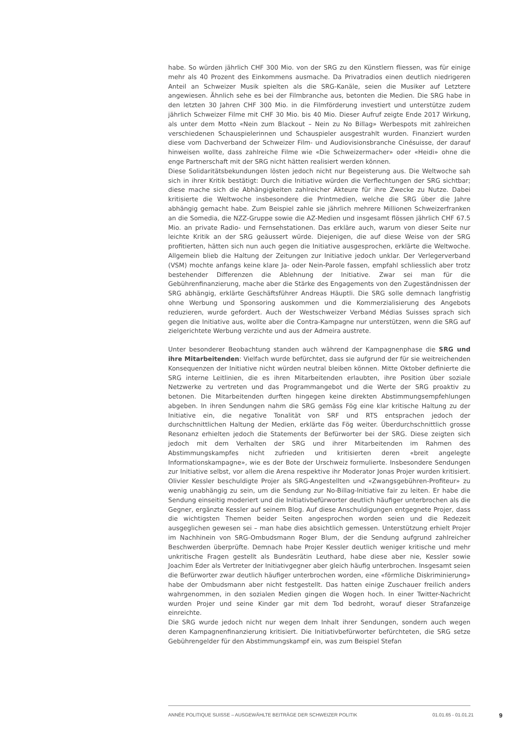habe. So würden jährlich CHF 300 Mio. von der SRG zu den Künstlern fliessen, was für einige mehr als 40 Prozent des Einkommens ausmache. Da Privatradios einen deutlich niedrigeren Anteil an Schweizer Musik spielten als die SRG-Kanäle, seien die Musiker auf Letztere angewiesen. Ähnlich sehe es bei der Filmbranche aus, betonten die Medien. Die SRG habe in den letzten 30 Jahren CHF 300 Mio. in die Filmförderung investiert und unterstütze zudem jährlich Schweizer Filme mit CHF 30 Mio. bis 40 Mio. Dieser Aufruf zeigte Ende 2017 Wirkung, als unter dem Motto «Nein zum Blackout – Nein zu No Billag» Werbespots mit zahlreichen verschiedenen Schauspielerinnen und Schauspieler ausgestrahlt wurden. Finanziert wurden diese vom Dachverband der Schweizer Film- und Audiovisionsbranche Cinésuisse, der darauf hinweisen wollte, dass zahlreiche Filme wie «Die Schweizermacher» oder «Heidi» ohne die enge Partnerschaft mit der SRG nicht hätten realisiert werden können.
Diese Solidaritätsbekundungen lösten jedoch nicht nur Begeisterung aus. Die Weltwoche sah sich in ihrer Kritik bestätigt: Durch die Initiative würden die Verflechtungen der SRG sichtbar; diese mache sich die Abhängigkeiten zahlreicher Akteure für ihre Zwecke zu Nutze. Dabei kritisierte die Weltwoche insbesondere die Printmedien, welche die SRG über die Jahre abhängig gemacht habe. Zum Beispiel zahle sie jährlich mehrere Millionen Schweizerfranken an die Somedia, die NZZ-Gruppe sowie die AZ-Medien und insgesamt flössen jährlich CHF 67.5 Mio. an private Radio- und Fernsehstationen. Das erkläre auch, warum von dieser Seite nur leichte Kritik an der SRG geäussert würde. Diejenigen, die auf diese Weise von der SRG profitierten, hätten sich nun auch gegen die Initiative ausgesprochen, erklärte die Weltwoche. Allgemein blieb die Haltung der Zeitungen zur Initiative jedoch unklar. Der Verlegerverband (VSM) mochte anfangs keine klare Ja- oder Nein-Parole fassen, empfahl schliesslich aber trotz bestehender Differenzen die Ablehnung der Initiative. Zwar sei man für die Gebührenfinanzierung, mache aber die Stärke des Engagements von den Zugeständnissen der SRG abhängig, erklärte Geschäftsführer Andreas Häuptli. Die SRG solle demnach langfristig ohne Werbung und Sponsoring auskommen und die Kommerzialisierung des Angebots reduzieren, wurde gefordert. Auch der Westschweizer Verband Médias Suisses sprach sich gegen die Initiative aus, wollte aber die Contra-Kampagne nur unterstützen, wenn die SRG auf zielgerichtete Werbung verzichte und aus der Admeira austrete.
Unter besonderer Beobachtung standen auch während der Kampagnenphase die SRG und ihre Mitarbeitenden: Vielfach wurde befürchtet, dass sie aufgrund der für sie weitreichenden Konsequenzen der Initiative nicht würden neutral bleiben können. Mitte Oktober definierte die SRG interne Leitlinien, die es ihren Mitarbeitenden erlaubten, ihre Position über soziale Netzwerke zu vertreten und das Programmangebot und die Werte der SRG proaktiv zu betonen. Die Mitarbeitenden durften hingegen keine direkten Abstimmungsempfehlungen abgeben. In ihren Sendungen nahm die SRG gemäss Fög eine klar kritische Haltung zu der Initiative ein, die negative Tonalität von SRF und RTS entsprachen jedoch der durchschnittlichen Haltung der Medien, erklärte das Fög weiter. Überdurchschnittlich grosse Resonanz erhielten jedoch die Statements der Befürworter bei der SRG. Diese zeigten sich jedoch mit dem Verhalten der SRG und ihrer Mitarbeitenden im Rahmen des Abstimmungskampfes nicht zufrieden und kritisierten deren «breit angelegte Informationskampagne», wie es der Bote der Urschweiz formulierte. Insbesondere Sendungen zur Initiative selbst, vor allem die Arena respektive ihr Moderator Jonas Projer wurden kritisiert. Olivier Kessler beschuldigte Projer als SRG-Angestellten und «Zwangsgebühren-Profiteur» zu wenig unabhängig zu sein, um die Sendung zur No-Billag-Initiative fair zu leiten. Er habe die Sendung einseitig moderiert und die Initiativbefürworter deutlich häufiger unterbrochen als die Gegner, ergänzte Kessler auf seinem Blog. Auf diese Anschuldigungen entgegnete Projer, dass die wichtigsten Themen beider Seiten angesprochen worden seien und die Redezeit ausgeglichen gewesen sei – man habe dies absichtlich gemessen. Unterstützung erhielt Projer im Nachhinein von SRG-Ombudsmann Roger Blum, der die Sendung aufgrund zahlreicher Beschwerden überprüfte. Demnach habe Projer Kessler deutlich weniger kritische und mehr unkritische Fragen gestellt als Bundesrätin Leuthard, habe diese aber nie, Kessler sowie Joachim Eder als Vertreter der Initiativgegner aber gleich häufig unterbrochen. Insgesamt seien die Befürworter zwar deutlich häufiger unterbrochen worden, eine «förmliche Diskriminierung» habe der Ombudsmann aber nicht festgestellt. Das hatten einige Zuschauer freilich anders wahrgenommen, in den sozialen Medien gingen die Wogen hoch. In einer Twitter-Nachricht wurden Projer und seine Kinder gar mit dem Tod bedroht, worauf dieser Strafanzeige einreichte.
Die SRG wurde jedoch nicht nur wegen dem Inhalt ihrer Sendungen, sondern auch wegen deren Kampagnenfinanzierung kritisiert. Die Initiativbefürworter befürchteten, die SRG setze Gebührengelder für den Abstimmungskampf ein, was zum Beispiel Stefan
ANNÉE POLITIQUE SUISSE – AUSGEWÄHLTE BEITRÄGE DER SCHWEIZER POLITIK 01.01.65 - 01.01.21 9